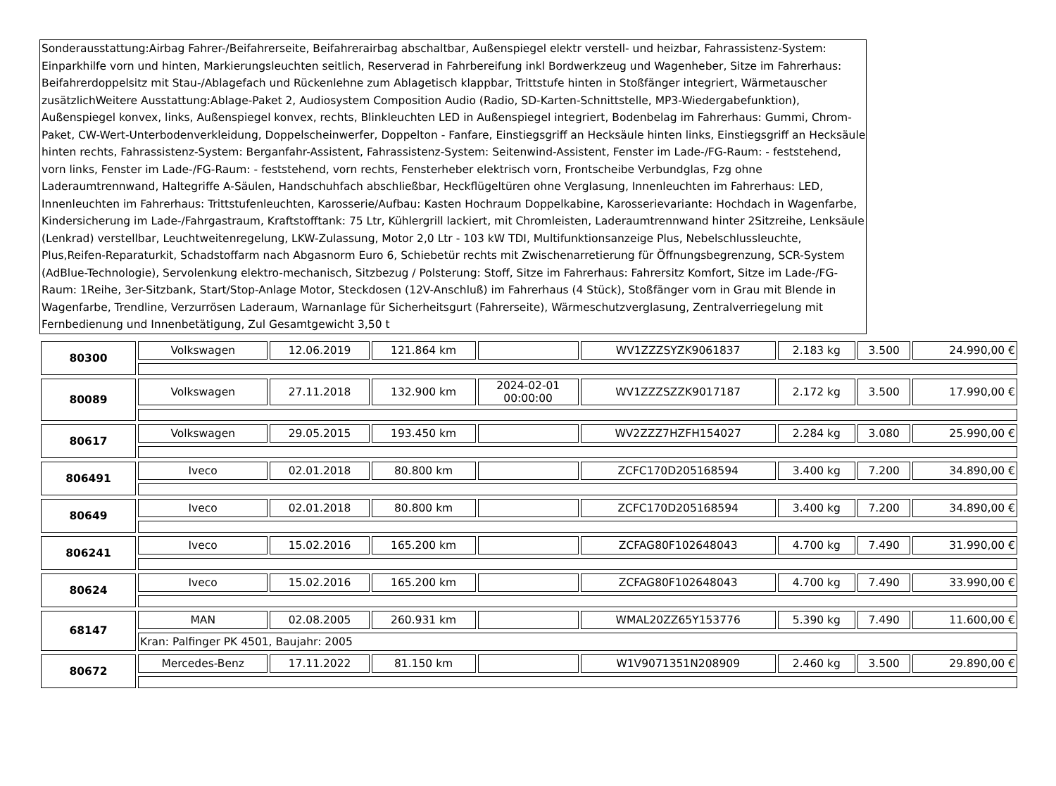Sonderausstattung:Airbag Fahrer-/Beifahrerseite, Beifahrerairbag abschaltbar, Außenspiegel elektr verstell- und heizbar, Fahrassistenz-System: Einparkhilfe vorn und hinten, Markierungsleuchten seitlich, Reserverad in Fahrbereifung inkl Bordwerkzeug und Wagenheber, Sitze im Fahrerhaus: Beifahrerdoppelsitz mit Stau-/Ablagefach und Rückenlehne zum Ablagetisch klappbar, Trittstufe hinten in Stoßfänger integriert, Wärmetauscher zusätzlichWeitere Ausstattung:Ablage-Paket 2, Audiosystem Composition Audio (Radio, SD-Karten-Schnittstelle, MP3-Wiedergabefunktion), Außenspiegel konvex, links, Außenspiegel konvex, rechts, Blinkleuchten LED in Außenspiegel integriert, Bodenbelag im Fahrerhaus: Gummi, Chrom-Paket, CW-Wert-Unterbodenverkleidung, Doppelscheinwerfer, Doppelton - Fanfare, Einstiegsgriff an Hecksäule hinten links, Einstiegsgriff an Hecksäule hinten rechts, Fahrassistenz-System: Berganfahr-Assistent, Fahrassistenz-System: Seitenwind-Assistent, Fenster im Lade-/FG-Raum: - feststehend, vorn links, Fenster im Lade-/FG-Raum: - feststehend, vorn rechts, Fensterheber elektrisch vorn, Frontscheibe Verbundglas, Fzg ohne Laderaumtrennwand, Haltegriffe A-Säulen, Handschuhfach abschließbar, Heckflügeltüren ohne Verglasung, Innenleuchten im Fahrerhaus: LED, Innenleuchten im Fahrerhaus: Trittstufenleuchten, Karosserie/Aufbau: Kasten Hochraum Doppelkabine, Karosserievariante: Hochdach in Wagenfarbe, Kindersicherung im Lade-/Fahrgastraum, Kraftstofftank: 75 Ltr, Kühlergrill lackiert, mit Chromleisten, Laderaumtrennwand hinter 2Sitzreihe, Lenksäule (Lenkrad) verstellbar, Leuchtweitenregelung, LKW-Zulassung, Motor 2,0 Ltr - 103 kW TDI, Multifunktionsanzeige Plus, Nebelschlussleuchte, Plus,Reifen-Reparaturkit, Schadstoffarm nach Abgasnorm Euro 6, Schiebetür rechts mit Zwischenarretierung für Öffnungsbegrenzung, SCR-System (AdBlue-Technologie), Servolenkung elektro-mechanisch, Sitzbezug / Polsterung: Stoff, Sitze im Fahrerhaus: Fahrersitz Komfort, Sitze im Lade-/FG-Raum: 1Reihe, 3er-Sitzbank, Start/Stop-Anlage Motor, Steckdosen (12V-Anschluß) im Fahrerhaus (4 Stück), Stoßfänger vorn in Grau mit Blende in Wagenfarbe, Trendline, Verzurrösen Laderaum, Warnanlage für Sicherheitsgurt (Fahrerseite), Wärmeschutzverglasung, Zentralverriegelung mit Fernbedienung und Innenbetätigung, Zul Gesamtgewicht 3,50 t
| 80300 | Volkswagen | 12.06.2019 | 121.864 km | | WV1ZZZSYZK9061837 | 2.183 kg | 3.500 | 24.990,00 € |
| 80089 | Volkswagen | 27.11.2018 | 132.900 km | 2024-02-01 00:00:00 | WV1ZZZSZZK9017187 | 2.172 kg | 3.500 | 17.990,00 € |
| 80617 | Volkswagen | 29.05.2015 | 193.450 km | | WV2ZZZ7HZFH154027 | 2.284 kg | 3.080 | 25.990,00 € |
| 806491 | Iveco | 02.01.2018 | 80.800 km | | ZCFC170D205168594 | 3.400 kg | 7.200 | 34.890,00 € |
| 80649 | Iveco | 02.01.2018 | 80.800 km | | ZCFC170D205168594 | 3.400 kg | 7.200 | 34.890,00 € |
| 806241 | Iveco | 15.02.2016 | 165.200 km | | ZCFAG80F102648043 | 4.700 kg | 7.490 | 31.990,00 € |
| 80624 | Iveco | 15.02.2016 | 165.200 km | | ZCFAG80F102648043 | 4.700 kg | 7.490 | 33.990,00 € |
| 68147 | MAN | 02.08.2005 | 260.931 km | | WMAL20ZZ65Y153776 | 5.390 kg | 7.490 | 11.600,00 € |
| | Kran: Palfinger PK 4501, Baujahr: 2005 | | | | | | | |
| 80672 | Mercedes-Benz | 17.11.2022 | 81.150 km | | W1V9071351N208909 | 2.460 kg | 3.500 | 29.890,00 € |